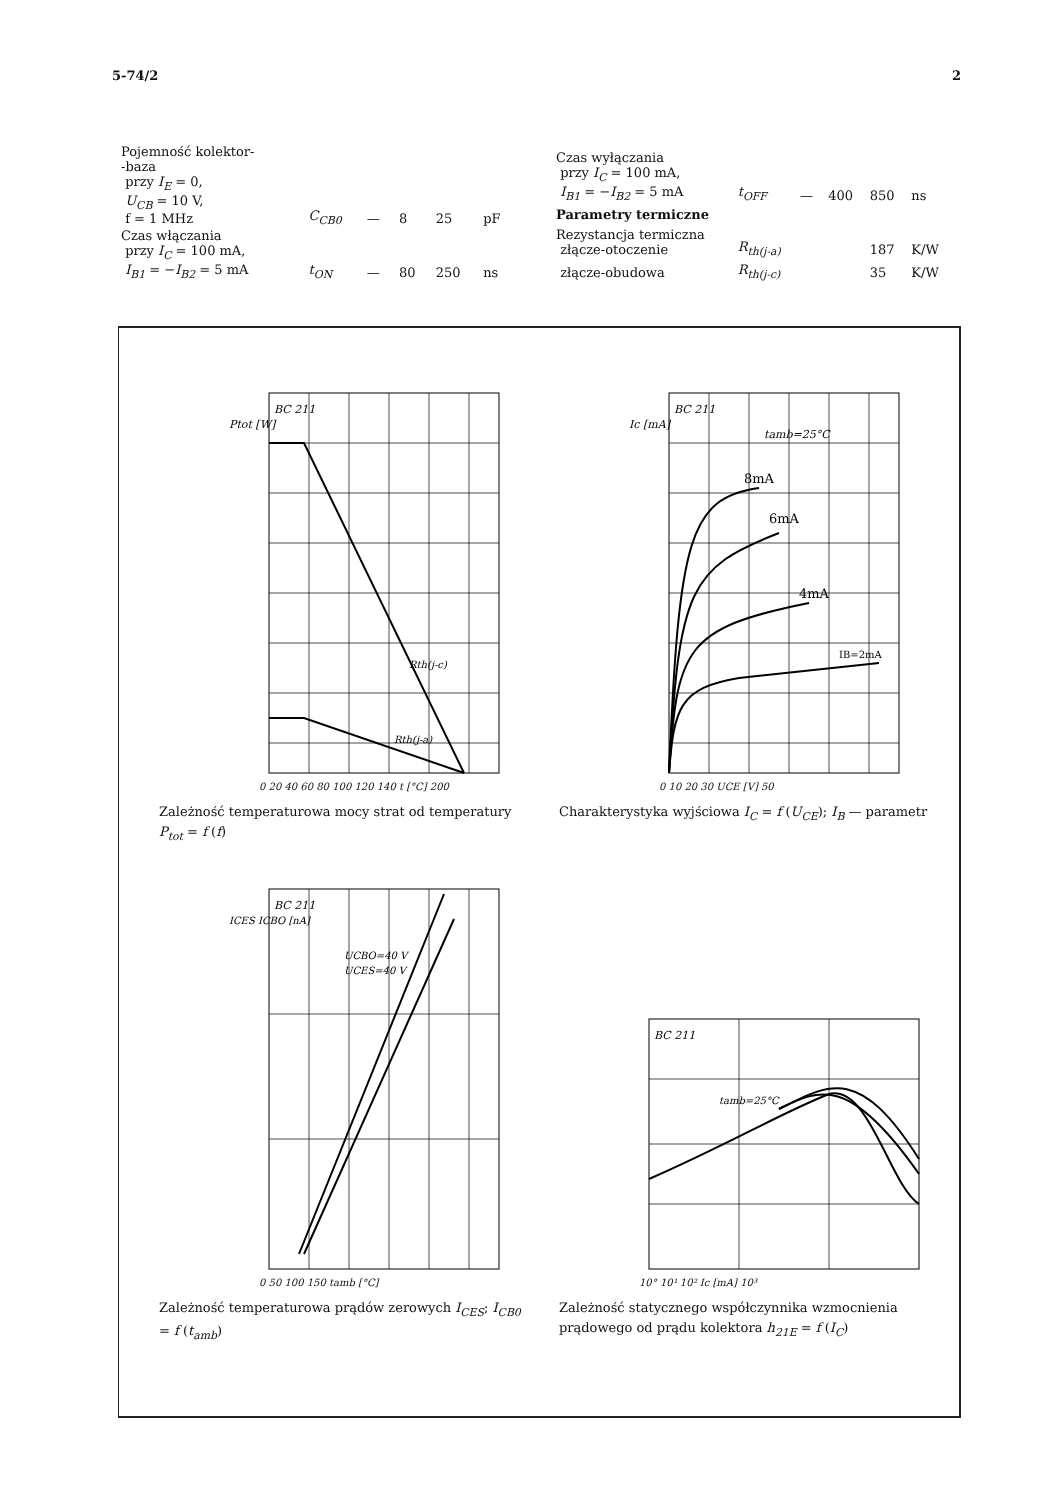5-74/2 2
| Pojemność kolektor- -baza przy I<sub>E</sub> = 0, U<sub>CB</sub> = 10 V, f = 1 MHz | C<sub>CB0</sub> | — | 8 | 25 | pF |
| Czas włączania przy I<sub>C</sub> = 100 mA, I<sub>B1</sub> = − I<sub>B2</sub> = 5 mA | t<sub>ON</sub> | — | 80 | 250 | ns |
| Czas wyłączania przy I<sub>C</sub> = 100 mA, I<sub>B1</sub> = − I<sub>B2</sub> = 5 mA | t<sub>OFF</sub> | — | 400 | 850 | ns |
| Parametry termiczne | | | | | |
| Rezystancja termiczna złącze-otoczenie | R<sub>th(j-a)</sub> | | | 187 | K/W |
| złącze-obudowa | R<sub>th(j-c)</sub> | | | 35 | K/W |
BC 211
Ptot [W]
Rth(j-c)
Rth(j-a)
0 20 40 60 80 100 120 140 t [°C] 200
Zależność temperaturowa mocy strat od temperatury P<sub>tot</sub> = f (f)
BC 211
Ic [mA]
tamb=25°C
IB=2mA
4mA
6mA
8mA
0 10 20 30 UCE [V] 50
Charakterystyka wyjściowa I<sub>C</sub> = f (U<sub>CE</sub>); I<sub>B</sub> — parametr
BC 211
ICES ICBO [nA]
UCBO=40 V
UCES=40 V
0 50 100 150 tamb [°C]
Zależność temperaturowa prądów zerowych I<sub>CES</sub>; I<sub>CB0</sub> = f (t<sub>amb</sub>)
BC 211
tamb=25°C
10° 10¹ 10² Ic [mA] 10³
Zależność statycznego współczynnika wzmocnienia prądowego od prądu kolektora h<sub>21E</sub> = f (I<sub>C</sub>)